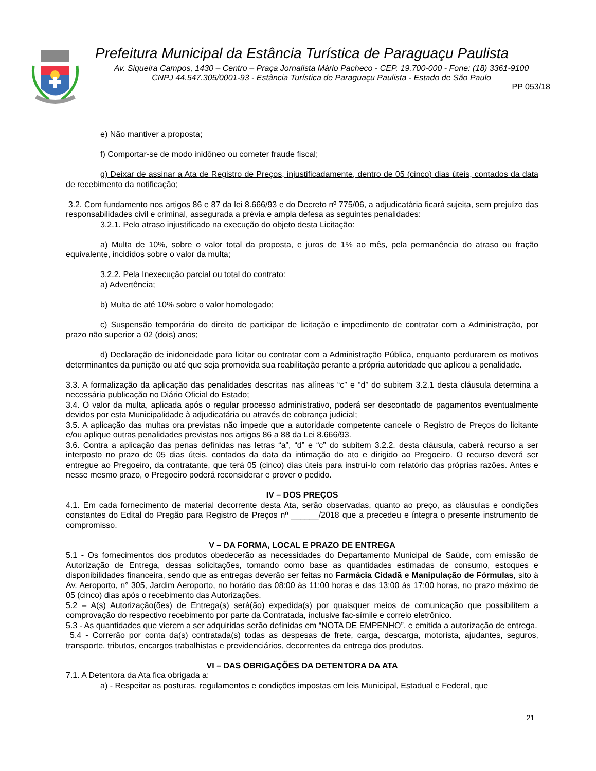Prefeitura Municipal da Estância Turística de Paraguaçu Paulista
Av. Siqueira Campos, 1430 – Centro – Praça Jornalista Mário Pacheco - CEP. 19.700-000 - Fone: (18) 3361-9100
CNPJ 44.547.305/0001-93 - Estância Turística de Paraguaçu Paulista - Estado de São Paulo
PP 053/18
e) Não mantiver a proposta;
f) Comportar-se de modo inidôneo ou cometer fraude fiscal;
g) Deixar de assinar a Ata de Registro de Preços, injustificadamente, dentro de 05 (cinco) dias úteis, contados da data de recebimento da notificação;
3.2. Com fundamento nos artigos 86 e 87 da lei 8.666/93 e do Decreto nº 775/06, a adjudicatária ficará sujeita, sem prejuízo das responsabilidades civil e criminal, assegurada a prévia e ampla defesa as seguintes penalidades:
3.2.1. Pelo atraso injustificado na execução do objeto desta Licitação:
a) Multa de 10%, sobre o valor total da proposta, e juros de 1% ao mês, pela permanência do atraso ou fração equivalente, incididos sobre o valor da multa;
3.2.2. Pela Inexecução parcial ou total do contrato:
a) Advertência;
b) Multa de até 10% sobre o valor homologado;
c) Suspensão temporária do direito de participar de licitação e impedimento de contratar com a Administração, por prazo não superior a 02 (dois) anos;
d) Declaração de inidoneidade para licitar ou contratar com a Administração Pública, enquanto perdurarem os motivos determinantes da punição ou até que seja promovida sua reabilitação perante a própria autoridade que aplicou a penalidade.
3.3. A formalização da aplicação das penalidades descritas nas alíneas “c” e “d” do subitem 3.2.1 desta cláusula determina a necessária publicação no Diário Oficial do Estado;
3.4. O valor da multa, aplicada após o regular processo administrativo, poderá ser descontado de pagamentos eventualmente devidos por esta Municipalidade à adjudicatária ou através de cobrança judicial;
3.5. A aplicação das multas ora previstas não impede que a autoridade competente cancele o Registro de Preços do licitante e/ou aplique outras penalidades previstas nos artigos 86 a 88 da Lei 8.666/93.
3.6. Contra a aplicação das penas definidas nas letras “a”, “d” e “c” do subitem 3.2.2. desta cláusula, caberá recurso a ser interposto no prazo de 05 dias úteis, contados da data da intimação do ato e dirigido ao Pregoeiro. O recurso deverá ser entregue ao Pregoeiro, da contratante, que terá 05 (cinco) dias úteis para instruí-lo com relatório das próprias razões. Antes e nesse mesmo prazo, o Pregoeiro poderá reconsiderar e prover o pedido.
IV – DOS PREÇOS
4.1. Em cada fornecimento de material decorrente desta Ata, serão observadas, quanto ao preço, as cláusulas e condições constantes do Edital do Pregão para Registro de Preços nº ______/2018 que a precedeu e íntegra o presente instrumento de compromisso.
V – DA FORMA, LOCAL E PRAZO DE ENTREGA
5.1 - Os fornecimentos dos produtos obedecerão as necessidades do Departamento Municipal de Saúde, com emissão de Autorização de Entrega, dessas solicitações, tomando como base as quantidades estimadas de consumo, estoques e disponibilidades financeira, sendo que as entregas deverão ser feitas no Farmácia Cidadã e Manipulação de Fórmulas, sito à Av. Aeroporto, n° 305, Jardim Aeroporto, no horário das 08:00 às 11:00 horas e das 13:00 às 17:00 horas, no prazo máximo de 05 (cinco) dias após o recebimento das Autorizações.
5.2 – A(s) Autorização(ões) de Entrega(s) será(ão) expedida(s) por quaisquer meios de comunicação que possibilitem a comprovação do respectivo recebimento por parte da Contratada, inclusive fac-símile e correio eletrônico.
5.3 - As quantidades que vierem a ser adquiridas serão definidas em “NOTA DE EMPENHO”, e emitida a autorização de entrega.
5.4 - Correrão por conta da(s) contratada(s) todas as despesas de frete, carga, descarga, motorista, ajudantes, seguros, transporte, tributos, encargos trabalhistas e previdenciários, decorrentes da entrega dos produtos.
VI – DAS OBRIGAÇÕES DA DETENTORA DA ATA
7.1. A Detentora da Ata fica obrigada a:
a) - Respeitar as posturas, regulamentos e condições impostas em leis Municipal, Estadual e Federal, que
21